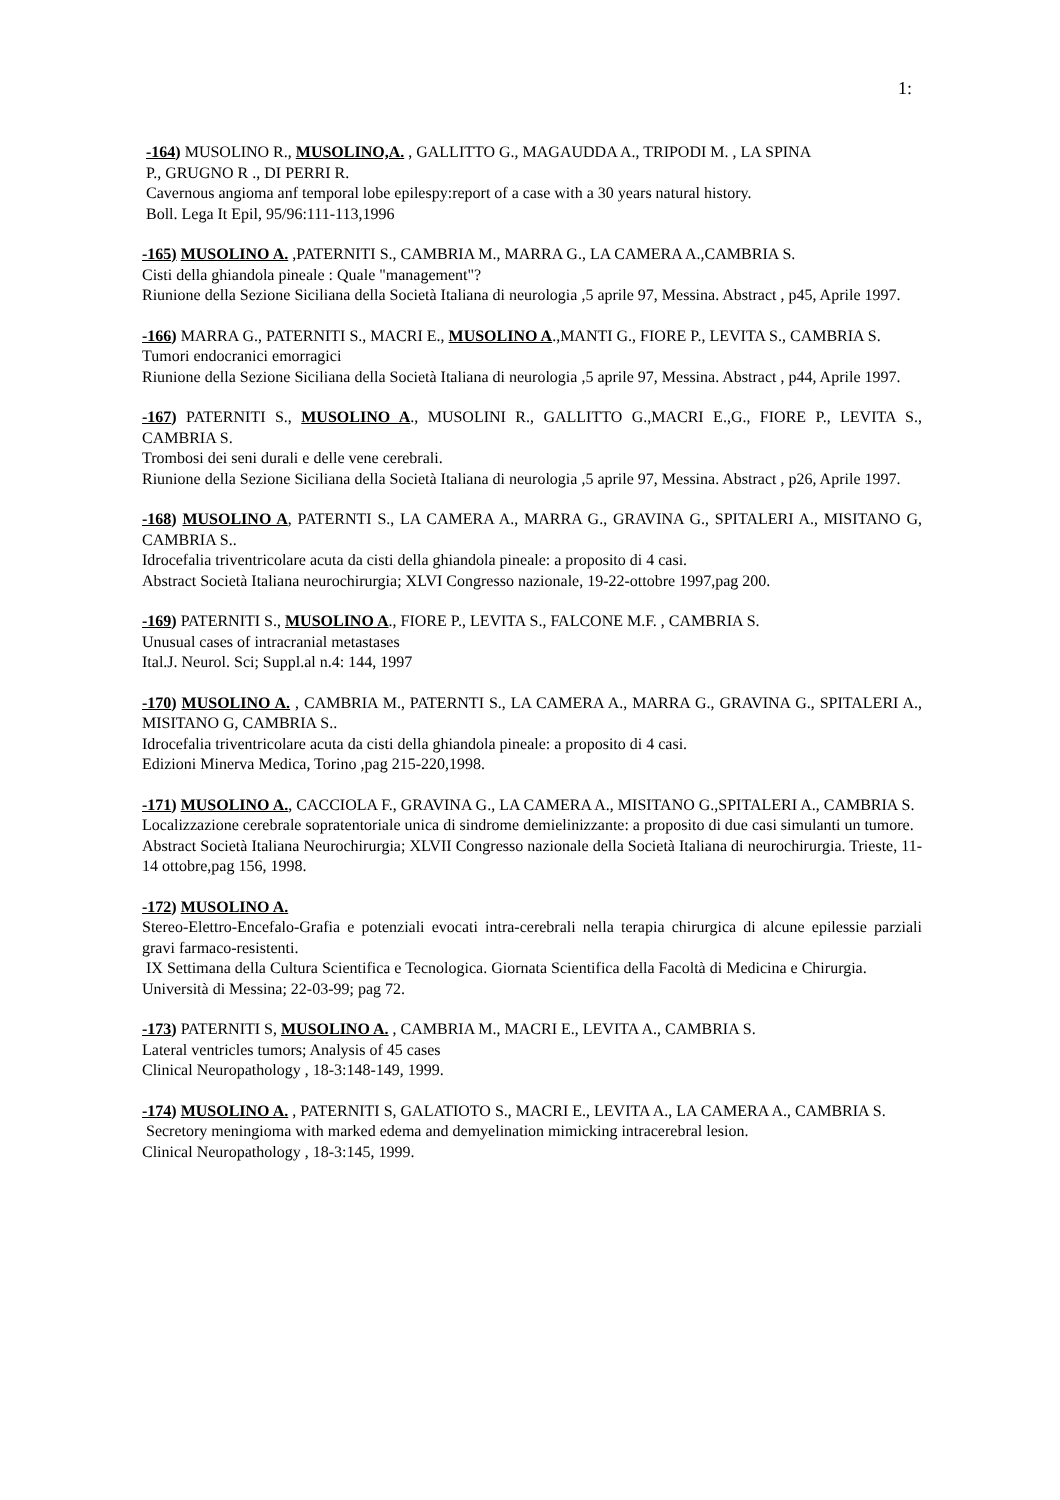1:
-164) MUSOLINO R., MUSOLINO,A. , GALLITTO G., MAGAUDDA A., TRIPODI M. , LA SPINA
P., GRUGNO R ., DI PERRI R.
Cavernous angioma anf temporal lobe epilespy:report of a case with a 30 years natural history.
Boll. Lega It Epil, 95/96:111-113,1996
-165) MUSOLINO A. ,PATERNITI S., CAMBRIA M., MARRA G., LA CAMERA A.,CAMBRIA S.
Cisti della ghiandola pineale : Quale "management"?
Riunione della Sezione Siciliana della Società Italiana di neurologia ,5 aprile 97, Messina. Abstract , p45, Aprile 1997.
-166) MARRA G., PATERNITI S., MACRI E., MUSOLINO A.,MANTI G., FIORE P., LEVITA S., CAMBRIA S.
Tumori endocranici emorragici
Riunione della Sezione Siciliana della Società Italiana di neurologia ,5 aprile 97, Messina. Abstract , p44, Aprile 1997.
-167) PATERNITI S., MUSOLINO A., MUSOLINI R., GALLITTO G.,MACRI E.,G., FIORE P., LEVITA S., CAMBRIA S.
Trombosi dei seni durali e delle vene cerebrali.
Riunione della Sezione Siciliana della Società Italiana di neurologia ,5 aprile 97, Messina. Abstract , p26, Aprile 1997.
-168) MUSOLINO A, PATERNTI S., LA CAMERA A., MARRA G., GRAVINA G., SPITALERI A., MISITANO G, CAMBRIA S..
Idrocefalia triventricolare acuta da cisti della ghiandola pineale: a proposito di 4 casi.
Abstract Società Italiana neurochirurgia; XLVI Congresso nazionale, 19-22-ottobre 1997,pag 200.
-169) PATERNITI S., MUSOLINO A., FIORE P., LEVITA S., FALCONE M.F. , CAMBRIA S.
Unusual cases of intracranial metastases
Ital.J. Neurol. Sci; Suppl.al n.4: 144, 1997
-170) MUSOLINO A. , CAMBRIA M., PATERNTI S., LA CAMERA A., MARRA G., GRAVINA G., SPITALERI A., MISITANO G, CAMBRIA S..
Idrocefalia triventricolare acuta da cisti della ghiandola pineale: a proposito di 4 casi.
Edizioni Minerva Medica, Torino ,pag 215-220,1998.
-171) MUSOLINO A., CACCIOLA F., GRAVINA G., LA CAMERA A., MISITANO G.,SPITALERI A., CAMBRIA S.
Localizzazione cerebrale sopratentoriale unica di sindrome demielinizzante: a proposito di due casi simulanti un tumore.
Abstract Società Italiana Neurochirurgia; XLVII Congresso nazionale della Società Italiana di neurochirurgia. Trieste, 11-14 ottobre,pag 156, 1998.
-172) MUSOLINO A.
Stereo-Elettro-Encefalo-Grafia e potenziali evocati intra-cerebrali nella terapia chirurgica di alcune epilessie parziali gravi farmaco-resistenti.
IX Settimana della Cultura Scientifica e Tecnologica. Giornata Scientifica della Facoltà di Medicina e Chirurgia.
Università di Messina; 22-03-99; pag 72.
-173) PATERNITI S, MUSOLINO A. , CAMBRIA M., MACRI E., LEVITA A., CAMBRIA S.
Lateral ventricles tumors; Analysis of 45 cases
Clinical Neuropathology , 18-3:148-149, 1999.
-174) MUSOLINO A. , PATERNITI S, GALATIOTO S., MACRI E., LEVITA A., LA CAMERA A., CAMBRIA S.
Secretory meningioma with marked edema and demyelination mimicking intracerebral lesion.
Clinical Neuropathology , 18-3:145, 1999.